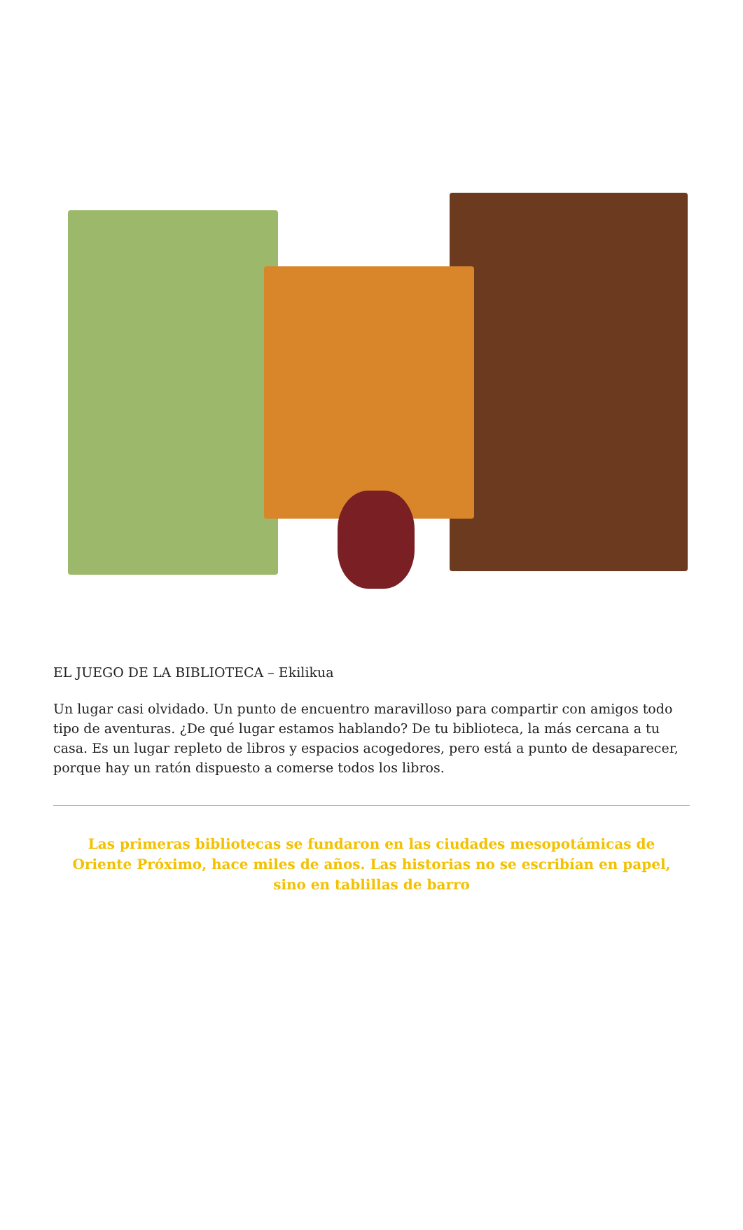EL JUEGO DE LA BIBLIOTECA – Ekilikua
Un lugar casi olvidado. Un punto de encuentro maravilloso para compartir con amigos todo tipo de aventuras. ¿De qué lugar estamos hablando? De tu biblioteca, la más cercana a tu casa. Es un lugar repleto de libros y espacios acogedores, pero está a punto de desaparecer, porque hay un ratón dispuesto a comerse todos los libros.
Las primeras bibliotecas se fundaron en las ciudades mesopotámicas de Oriente Próximo, hace miles de años. Las historias no se escribían en papel, sino en tablillas de barro